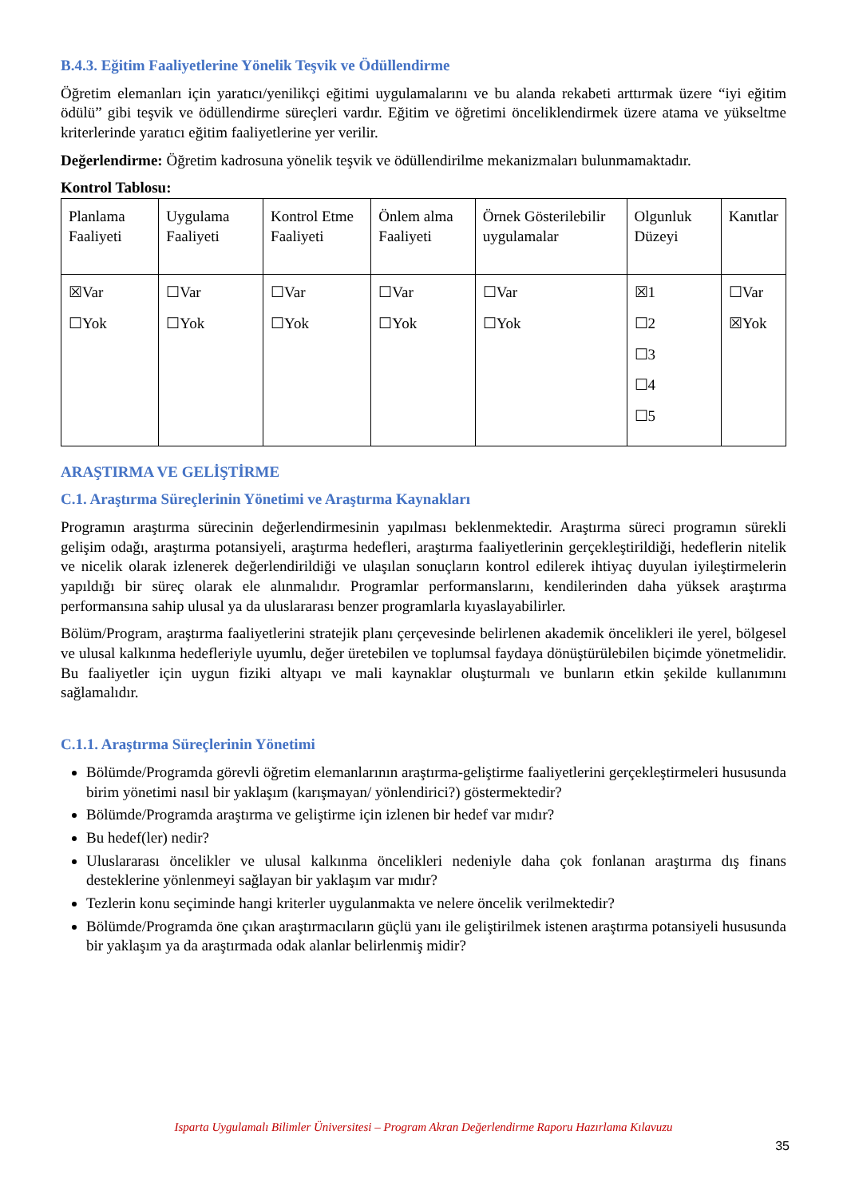B.4.3. Eğitim Faaliyetlerine Yönelik Teşvik ve Ödüllendirme
Öğretim elemanları için yaratıcı/yenilikçi eğitimi uygulamalarını ve bu alanda rekabeti arttırmak üzere “iyi eğitim ödülü” gibi teşvik ve ödüllendirme süreçleri vardır. Eğitim ve öğretimi önceliklendirmek üzere atama ve yükseltme kriterlerinde yaratıcı eğitim faaliyetlerine yer verilir.
Değerlendirme: Öğretim kadrosuna yönelik teşvik ve ödüllendirilme mekanizmaları bulunmamaktadır.
Kontrol Tablosu:
| Planlama Faaliyeti | Uygulama Faaliyeti | Kontrol Etme Faaliyeti | Önlem alma Faaliyeti | Örnek Gösterilebilir uygulamalar | Olgunluk Düzeyi | Kanıtlar |
| ☒Var ☐Yok | ☐Var ☐Yok | ☐Var ☐Yok | ☐Var ☐Yok | ☐Var ☐Yok | ☒1 ☐2 ☐3 ☐4 ☐5 | ☐Var ☒Yok |
ARAŞTIRMA VE GELİŞTİRME
C.1. Araştırma Süreçlerinin Yönetimi ve Araştırma Kaynakları
Programın araştırma sürecinin değerlendirmesinin yapılması beklenmektedir. Araştırma süreci programın sürekli gelişim odağı, araştırma potansiyeli, araştırma hedefleri, araştırma faaliyetlerinin gerçekleştirildiği, hedeflerin nitelik ve nicelik olarak izlenerek değerlendirildiği ve ulaşılan sonuçların kontrol edilerek ihtiyaç duyulan iyileştirmelerin yapıldığı bir süreç olarak ele alınmalıdır. Programlar performanslarını, kendilerinden daha yüksek araştırma performansına sahip ulusal ya da uluslararası benzer programlarla kıyaslayabilirler.
Bölüm/Program, araştırma faaliyetlerini stratejik planı çerçevesinde belirlenen akademik öncelikleri ile yerel, bölgesel ve ulusal kalkınma hedefleriyle uyumlu, değer üretebilen ve toplumsal faydaya dönüştürülebilen biçimde yönetmelidir. Bu faaliyetler için uygun fiziki altyapı ve mali kaynaklar oluşturmalı ve bunların etkin şekilde kullanımını sağlamalıdır.
C.1.1. Araştırma Süreçlerinin Yönetimi
Bölümde/Programda görevli öğretim elemanlarının araştırma-geliştirme faaliyetlerini gerçekleştirmeleri hususunda birim yönetimi nasıl bir yaklaşım (karışmayan/ yönlendirici?) göstermektedir?
Bölümde/Programda araştırma ve geliştirme için izlenen bir hedef var mıdır?
Bu hedef(ler) nedir?
Uluslararası öncelikler ve ulusal kalkınma öncelikleri nedeniyle daha çok fonlanan araştırma dış finans desteklerine yönlenmeyi sağlayan bir yaklaşım var mıdır?
Tezlerin konu seçiminde hangi kriterler uygulanmakta ve nelere öncelik verilmektedir?
Bölümde/Programda öne çıkan araştırmacıların güçlü yanı ile geliştirilmek istenen araştırma potansiyeli hususunda bir yaklaşım ya da araştırmada odak alanlar belirlenmiş midir?
Isparta Uygulamalı Bilimler Üniversitesi – Program Akran Değerlendirme Raporu Hazırlama Kılavuzu
35